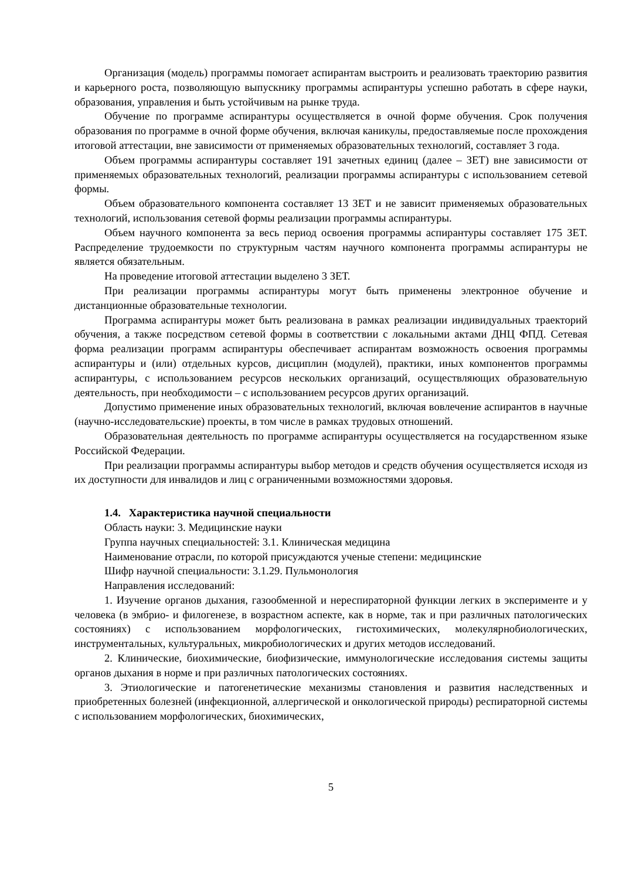Организация (модель) программы помогает аспирантам выстроить и реализовать траекторию развития и карьерного роста, позволяющую выпускнику программы аспирантуры успешно работать в сфере науки, образования, управления и быть устойчивым на рынке труда.
Обучение по программе аспирантуры осуществляется в очной форме обучения. Срок получения образования по программе в очной форме обучения, включая каникулы, предоставляемые после прохождения итоговой аттестации, вне зависимости от применяемых образовательных технологий, составляет 3 года.
Объем программы аспирантуры составляет 191 зачетных единиц (далее – ЗЕТ) вне зависимости от применяемых образовательных технологий, реализации программы аспирантуры с использованием сетевой формы.
Объем образовательного компонента составляет 13 ЗЕТ и не зависит применяемых образовательных технологий, использования сетевой формы реализации программы аспирантуры.
Объем научного компонента за весь период освоения программы аспирантуры составляет 175 ЗЕТ. Распределение трудоемкости по структурным частям научного компонента программы аспирантуры не является обязательным.
На проведение итоговой аттестации выделено 3 ЗЕТ.
При реализации программы аспирантуры могут быть применены электронное обучение и дистанционные образовательные технологии.
Программа аспирантуры может быть реализована в рамках реализации индивидуальных траекторий обучения, а также посредством сетевой формы в соответствии с локальными актами ДНЦ ФПД. Сетевая форма реализации программ аспирантуры обеспечивает аспирантам возможность освоения программы аспирантуры и (или) отдельных курсов, дисциплин (модулей), практики, иных компонентов программы аспирантуры, с использованием ресурсов нескольких организаций, осуществляющих образовательную деятельность, при необходимости – с использованием ресурсов других организаций.
Допустимо применение иных образовательных технологий, включая вовлечение аспирантов в научные (научно-исследовательские) проекты, в том числе в рамках трудовых отношений.
Образовательная деятельность по программе аспирантуры осуществляется на государственном языке Российской Федерации.
При реализации программы аспирантуры выбор методов и средств обучения осуществляется исходя из их доступности для инвалидов и лиц с ограниченными возможностями здоровья.
1.4. Характеристика научной специальности
Область науки: 3. Медицинские науки
Группа научных специальностей: 3.1. Клиническая медицина
Наименование отрасли, по которой присуждаются ученые степени: медицинские
Шифр научной специальности: 3.1.29. Пульмонология
Направления исследований:
1. Изучение органов дыхания, газообменной и нереспираторной функции легких в эксперименте и у человека (в эмбрио- и филогенезе, в возрастном аспекте, как в норме, так и при различных патологических состояниях) с использованием морфологических, гистохимических, молекулярнобиологических, инструментальных, культуральных, микробиологических и других методов исследований.
2. Клинические, биохимические, биофизические, иммунологические исследования системы защиты органов дыхания в норме и при различных патологических состояниях.
3. Этиологические и патогенетические механизмы становления и развития наследственных и приобретенных болезней (инфекционной, аллергической и онкологической природы) респираторной системы с использованием морфологических, биохимических,
5